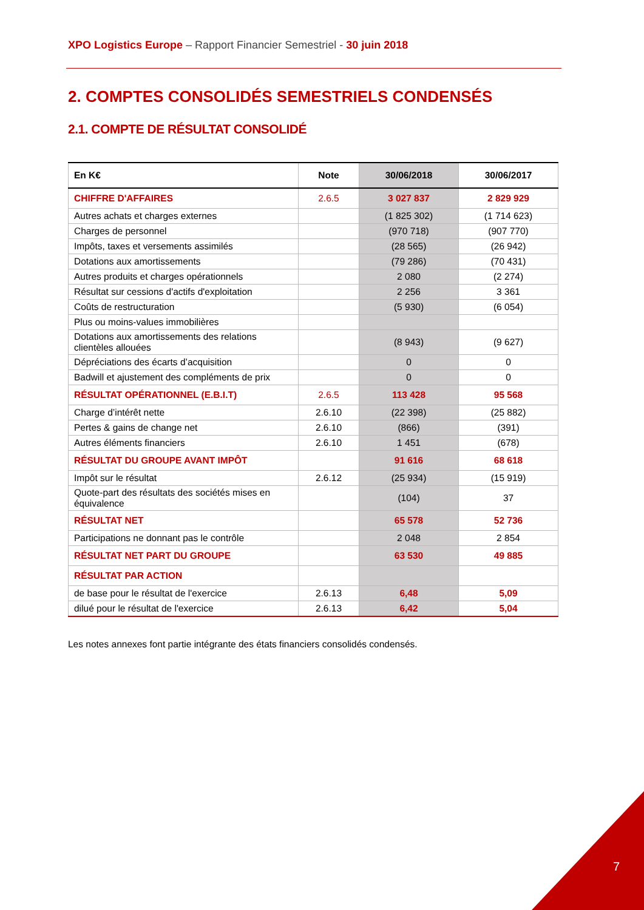XPO Logistics Europe – Rapport Financier Semestriel - 30 juin 2018
2. COMPTES CONSOLIDÉS SEMESTRIELS CONDENSÉS
2.1. COMPTE DE RÉSULTAT CONSOLIDÉ
| En K€ | Note | 30/06/2018 | 30/06/2017 |
| --- | --- | --- | --- |
| CHIFFRE D'AFFAIRES | 2.6.5 | 3 027 837 | 2 829 929 |
| Autres achats et charges externes | | (1 825 302) | (1 714 623) |
| Charges de personnel | | (970 718) | (907 770) |
| Impôts, taxes et versements assimilés | | (28 565) | (26 942) |
| Dotations aux amortissements | | (79 286) | (70 431) |
| Autres produits et charges opérationnels | | 2 080 | (2 274) |
| Résultat sur cessions d'actifs d'exploitation | | 2 256 | 3 361 |
| Coûts de restructuration | | (5 930) | (6 054) |
| Plus ou moins-values immobilières | | | |
| Dotations aux amortissements des relations clientèles allouées | | (8 943) | (9 627) |
| Dépréciations des écarts d’acquisition | | 0 | 0 |
| Badwill et ajustement des compléments de prix | | 0 | 0 |
| RÉSULTAT OPÉRATIONNEL (E.B.I.T) | 2.6.5 | 113 428 | 95 568 |
| Charge d’intérêt nette | 2.6.10 | (22 398) | (25 882) |
| Pertes & gains de change net | 2.6.10 | (866) | (391) |
| Autres éléments financiers | 2.6.10 | 1 451 | (678) |
| RÉSULTAT DU GROUPE AVANT IMPÔT | | 91 616 | 68 618 |
| Impôt sur le résultat | 2.6.12 | (25 934) | (15 919) |
| Quote-part des résultats des sociétés mises en équivalence | | (104) | 37 |
| RÉSULTAT NET | | 65 578 | 52 736 |
| Participations ne donnant pas le contrôle | | 2 048 | 2 854 |
| RÉSULTAT NET PART DU GROUPE | | 63 530 | 49 885 |
| RÉSULTAT PAR ACTION | | | |
| de base pour le résultat de l'exercice | 2.6.13 | 6,48 | 5,09 |
| dilué pour le résultat de l'exercice | 2.6.13 | 6,42 | 5,04 |
Les notes annexes font partie intégrante des états financiers consolidés condensés.
7